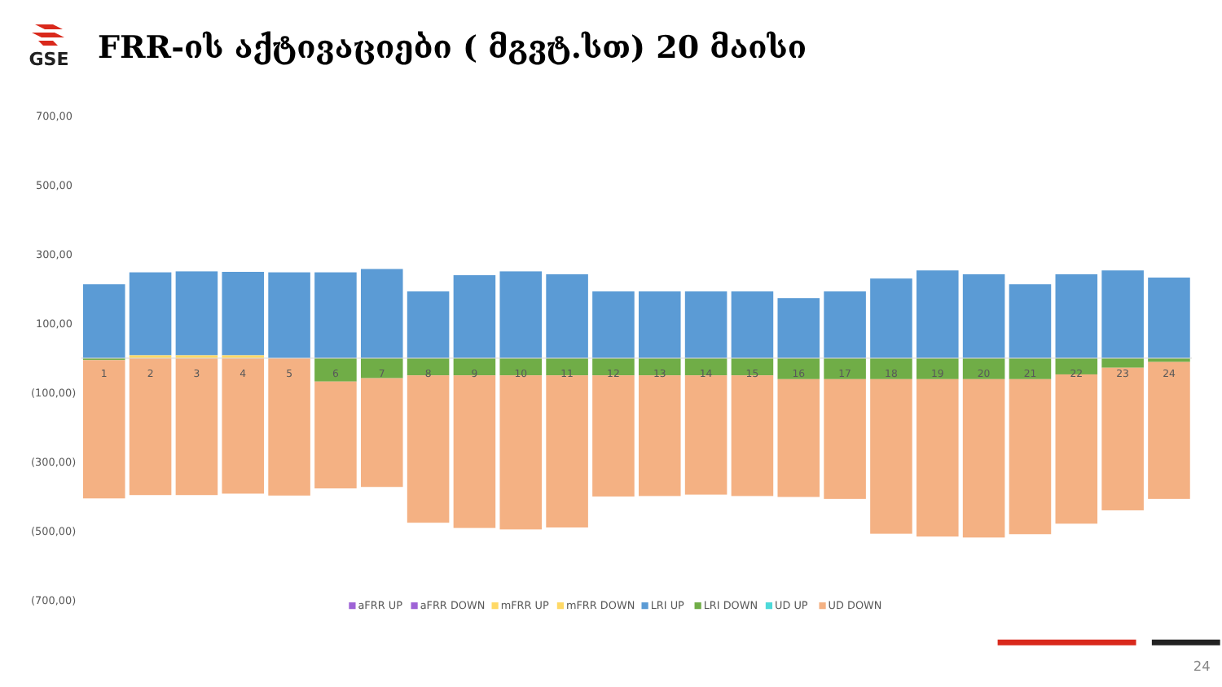GSE
FRR-ის აქტივაციები ( მგვტ.სთ) 20 მაისი
700,00
500,00
300,00
100,00
(100,00)
(300,00)
(500,00)
(700,00)
1
2
3
4
5
6
7
8
9
10
11
12
13
14
15
16
17
18
19
20
21
22
23
24
aFRR UP
aFRR DOWN
mFRR UP
mFRR DOWN
LRI UP
LRI DOWN
UD UP
UD DOWN
24